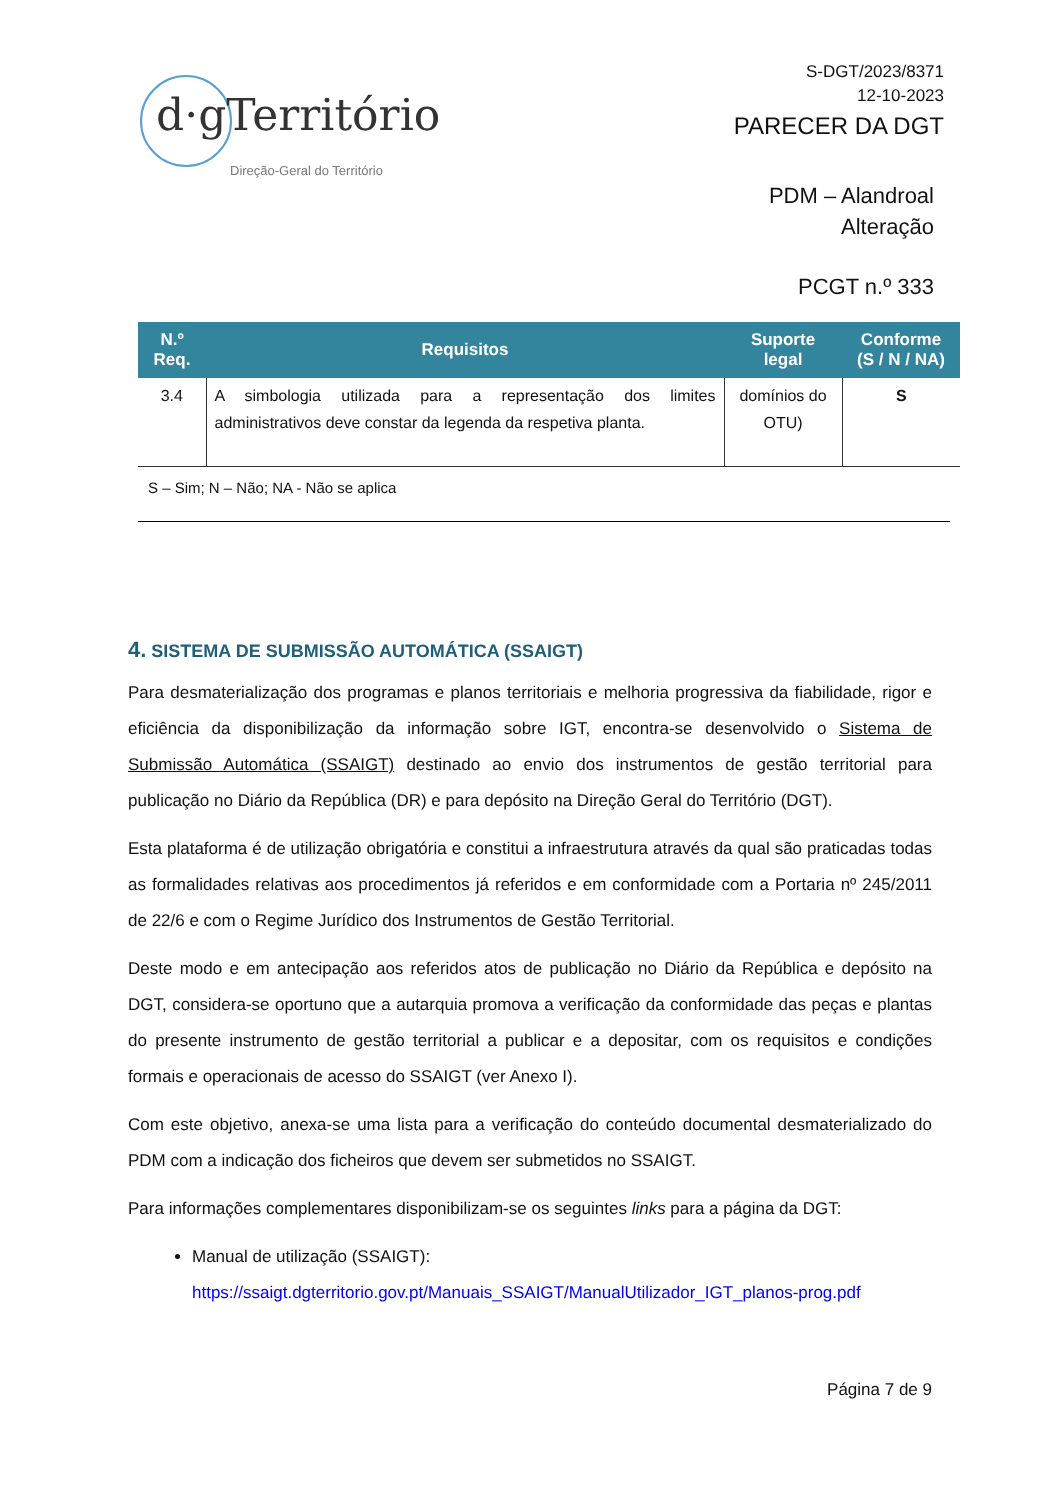d·g Território
Direção-Geral do Território
S-DGT/2023/8371
12-10-2023
PARECER DA DGT
PDM – Alandroal
Alteração
PCGT n.º 333
| N.º Req. | Requisitos | Suporte legal | Conforme (S / N / NA) |
| --- | --- | --- | --- |
| 3.4 | A simbologia utilizada para a representação dos limites administrativos deve constar da legenda da respetiva planta. | domínios do OTU) | S |
S – Sim; N – Não; NA - Não se aplica
4. SISTEMA DE SUBMISSÃO AUTOMÁTICA (SSAIGT)
Para desmaterialização dos programas e planos territoriais e melhoria progressiva da fiabilidade, rigor e eficiência da disponibilização da informação sobre IGT, encontra-se desenvolvido o Sistema de Submissão Automática (SSAIGT) destinado ao envio dos instrumentos de gestão territorial para publicação no Diário da República (DR) e para depósito na Direção Geral do Território (DGT).
Esta plataforma é de utilização obrigatória e constitui a infraestrutura através da qual são praticadas todas as formalidades relativas aos procedimentos já referidos e em conformidade com a Portaria nº 245/2011 de 22/6 e com o Regime Jurídico dos Instrumentos de Gestão Territorial.
Deste modo e em antecipação aos referidos atos de publicação no Diário da República e depósito na DGT, considera-se oportuno que a autarquia promova a verificação da conformidade das peças e plantas do presente instrumento de gestão territorial a publicar e a depositar, com os requisitos e condições formais e operacionais de acesso do SSAIGT (ver Anexo I).
Com este objetivo, anexa-se uma lista para a verificação do conteúdo documental desmaterializado do PDM com a indicação dos ficheiros que devem ser submetidos no SSAIGT.
Para informações complementares disponibilizam-se os seguintes links para a página da DGT:
Manual de utilização (SSAIGT):
https://ssaigt.dgterritorio.gov.pt/Manuais_SSAIGT/ManualUtilizador_IGT_planos-prog.pdf
Página 7 de 9